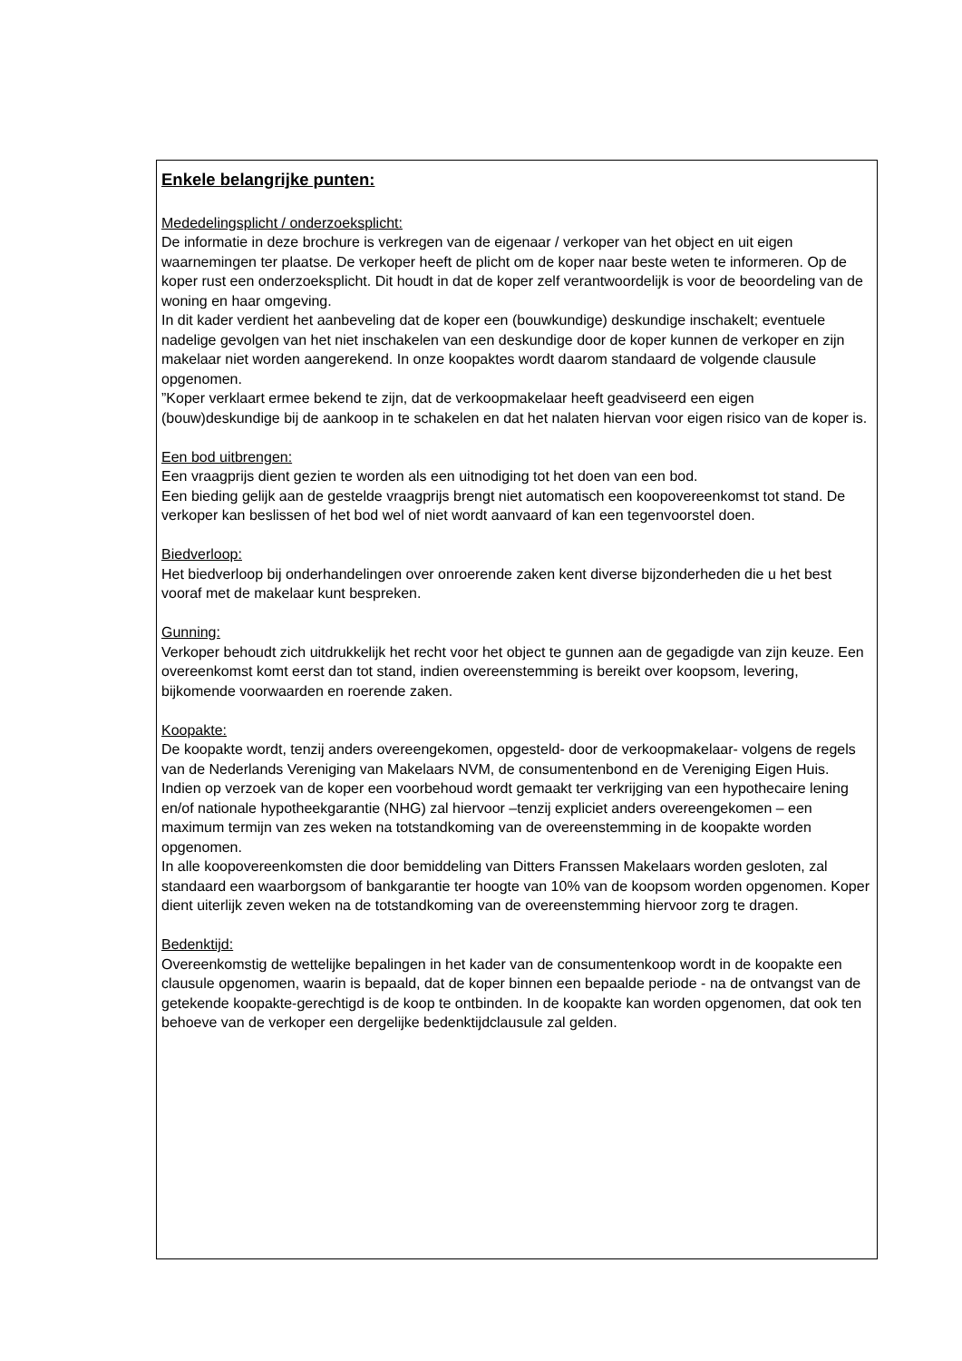Enkele belangrijke punten:
Mededelingsplicht / onderzoeksplicht:
De informatie in deze brochure is verkregen van de eigenaar / verkoper van het object en uit eigen waarnemingen ter plaatse. De verkoper heeft de plicht om de koper naar beste weten te informeren. Op de koper rust een onderzoeksplicht. Dit houdt in dat de koper zelf verantwoordelijk is voor de beoordeling van de woning en haar omgeving.
In dit kader verdient het aanbeveling dat de koper een (bouwkundige) deskundige inschakelt; eventuele nadelige gevolgen van het niet inschakelen van een deskundige door de koper kunnen de verkoper en zijn makelaar niet worden aangerekend. In onze koopaktes wordt daarom standaard de volgende clausule opgenomen.
”Koper verklaart ermee bekend te zijn, dat de verkoopmakelaar heeft geadviseerd een eigen (bouw)deskundige bij de aankoop in te schakelen en dat het nalaten hiervan voor eigen risico van de koper is.
Een bod uitbrengen:
Een vraagprijs dient gezien te worden als een uitnodiging tot het doen van een bod.
Een bieding gelijk aan de gestelde vraagprijs brengt niet automatisch een koopovereenkomst tot stand. De verkoper kan beslissen of het bod wel of niet wordt aanvaard of kan een tegenvoorstel doen.
Biedverloop:
Het biedverloop bij onderhandelingen over onroerende zaken kent diverse bijzonderheden die u het best vooraf met de makelaar kunt bespreken.
Gunning:
Verkoper behoudt zich uitdrukkelijk het recht voor het object te gunnen aan de gegadigde van zijn keuze. Een overeenkomst komt eerst dan tot stand, indien overeenstemming is bereikt over koopsom, levering, bijkomende voorwaarden en roerende zaken.
Koopakte:
De koopakte wordt, tenzij anders overeengekomen, opgesteld- door de verkoopmakelaar- volgens de regels van de Nederlands Vereniging van Makelaars NVM, de consumentenbond en de Vereniging Eigen Huis. Indien op verzoek van de koper een voorbehoud wordt gemaakt ter verkrijging van een hypothecaire lening en/of nationale hypotheekgarantie (NHG) zal hiervoor –tenzij expliciet anders overeengekomen – een maximum termijn van zes weken na totstandkoming van de overeenstemming in de koopakte worden opgenomen.
In alle koopovereenkomsten die door bemiddeling van Ditters Franssen Makelaars worden gesloten, zal standaard een waarborgsom of bankgarantie ter hoogte van 10% van de koopsom worden opgenomen. Koper dient uiterlijk zeven weken na de totstandkoming van de overeenstemming hiervoor zorg te dragen.
Bedenktijd:
Overeenkomstig de wettelijke bepalingen in het kader van de consumentenkoop wordt in de koopakte een clausule opgenomen, waarin is bepaald, dat de koper binnen een bepaalde periode - na de ontvangst van de getekende koopakte-gerechtigd is de koop te ontbinden. In de koopakte kan worden opgenomen, dat ook ten behoeve van de verkoper een dergelijke bedenktijdclausule zal gelden.